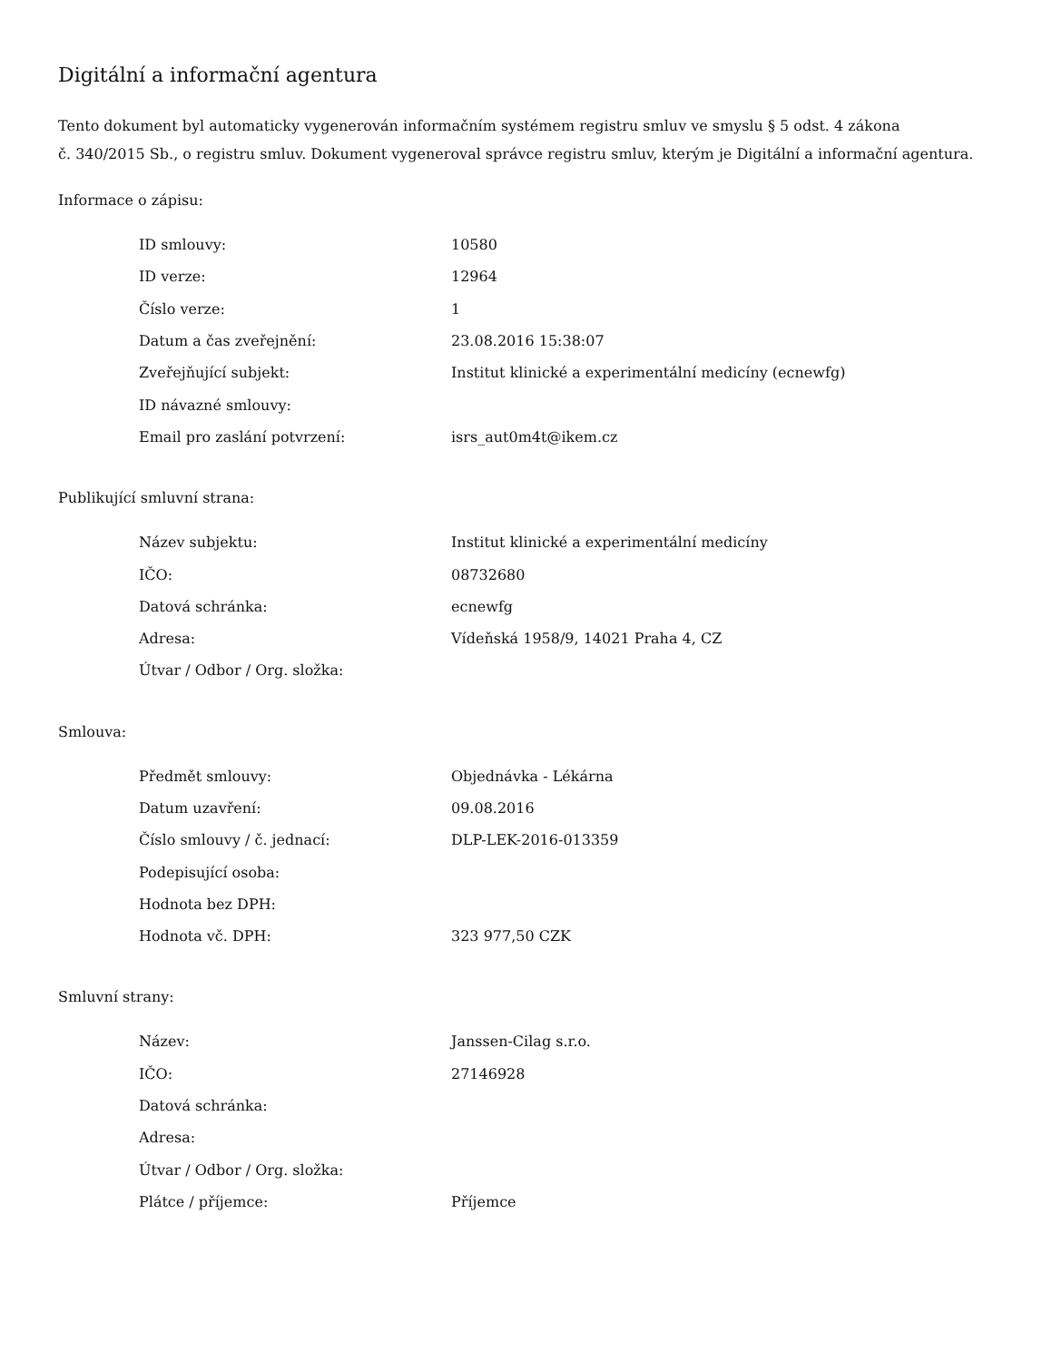Digitální a informační agentura
Tento dokument byl automaticky vygenerován informačním systémem registru smluv ve smyslu § 5 odst. 4 zákona
č. 340/2015 Sb., o registru smluv. Dokument vygeneroval správce registru smluv, kterým je Digitální a informační agentura.
Informace o zápisu:
| ID smlouvy: | 10580 |
| ID verze: | 12964 |
| Číslo verze: | 1 |
| Datum a čas zveřejnění: | 23.08.2016 15:38:07 |
| Zveřejňující subjekt: | Institut klinické a experimentální medicíny (ecnewfg) |
| ID návazné smlouvy: | |
| Email pro zaslání potvrzení: | isrs_aut0m4t@ikem.cz |
Publikující smluvní strana:
| Název subjektu: | Institut klinické a experimentální medicíny |
| IČO: | 08732680 |
| Datová schránka: | ecnewfg |
| Adresa: | Vídeňská 1958/9, 14021 Praha 4, CZ |
| Útvar / Odbor / Org. složka: | |
Smlouva:
| Předmět smlouvy: | Objednávka - Lékárna |
| Datum uzavření: | 09.08.2016 |
| Číslo smlouvy / č. jednací: | DLP-LEK-2016-013359 |
| Podepisující osoba: | |
| Hodnota bez DPH: | |
| Hodnota vč. DPH: | 323 977,50 CZK |
Smluvní strany:
| Název: | Janssen-Cilag s.r.o. |
| IČO: | 27146928 |
| Datová schránka: | |
| Adresa: | |
| Útvar / Odbor / Org. složka: | |
| Plátce / příjemce: | Příjemce |